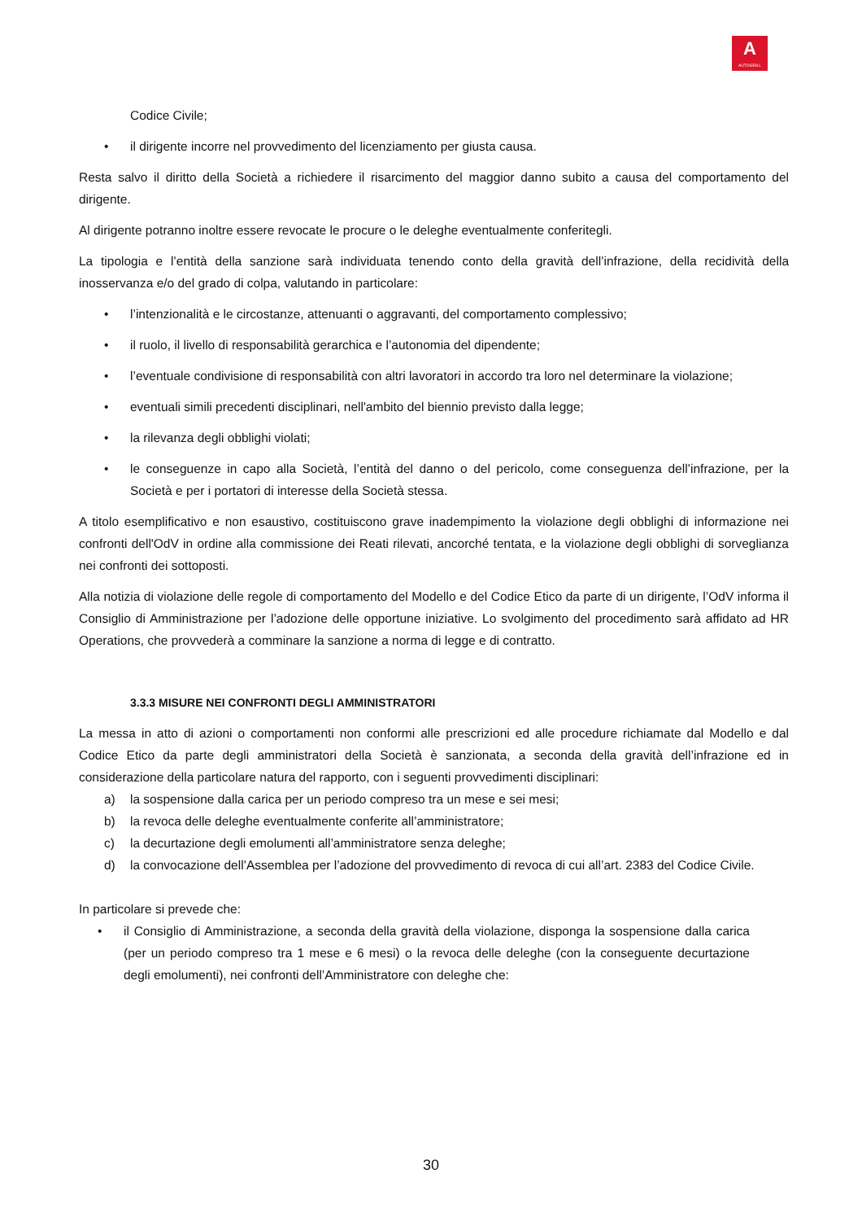A
AUTOGRILL
Codice Civile;
• il dirigente incorre nel provvedimento del licenziamento per giusta causa.
Resta salvo il diritto della Società a richiedere il risarcimento del maggior danno subito a causa del comportamento del dirigente.
Al dirigente potranno inoltre essere revocate le procure o le deleghe eventualmente conferitegli.
La tipologia e l’entità della sanzione sarà individuata tenendo conto della gravità dell’infrazione, della recidività della inosservanza e/o del grado di colpa, valutando in particolare:
• l’intenzionalità e le circostanze, attenuanti o aggravanti, del comportamento complessivo;
• il ruolo, il livello di responsabilità gerarchica e l’autonomia del dipendente;
• l’eventuale condivisione di responsabilità con altri lavoratori in accordo tra loro nel determinare la violazione;
• eventuali simili precedenti disciplinari, nell'ambito del biennio previsto dalla legge;
• la rilevanza degli obblighi violati;
• le conseguenze in capo alla Società, l’entità del danno o del pericolo, come conseguenza dell’infrazione, per la Società e per i portatori di interesse della Società stessa.
A titolo esemplificativo e non esaustivo, costituiscono grave inadempimento la violazione degli obblighi di informazione nei confronti dell'OdV in ordine alla commissione dei Reati rilevati, ancorché tentata, e la violazione degli obblighi di sorveglianza nei confronti dei sottoposti.
Alla notizia di violazione delle regole di comportamento del Modello e del Codice Etico da parte di un dirigente, l’OdV informa il Consiglio di Amministrazione per l’adozione delle opportune iniziative. Lo svolgimento del procedimento sarà affidato ad HR Operations, che provvederà a comminare la sanzione a norma di legge e di contratto.
3.3.3 MISURE NEI CONFRONTI DEGLI AMMINISTRATORI
La messa in atto di azioni o comportamenti non conformi alle prescrizioni ed alle procedure richiamate dal Modello e dal Codice Etico da parte degli amministratori della Società è sanzionata, a seconda della gravità dell’infrazione ed in considerazione della particolare natura del rapporto, con i seguenti provvedimenti disciplinari:
a) la sospensione dalla carica per un periodo compreso tra un mese e sei mesi;
b) la revoca delle deleghe eventualmente conferite all’amministratore;
c) la decurtazione degli emolumenti all’amministratore senza deleghe;
d) la convocazione dell’Assemblea per l’adozione del provvedimento di revoca di cui all’art. 2383 del Codice Civile.
In particolare si prevede che:
• il Consiglio di Amministrazione, a seconda della gravità della violazione, disponga la sospensione dalla carica (per un periodo compreso tra 1 mese e 6 mesi) o la revoca delle deleghe (con la conseguente decurtazione degli emolumenti), nei confronti dell’Amministratore con deleghe che:
30